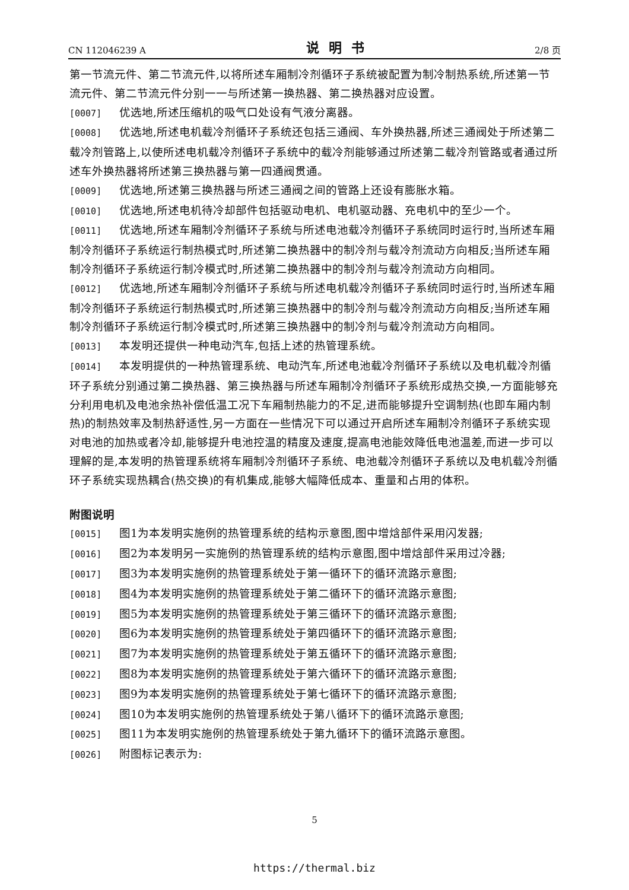CN 112046239 A 说明书 2/8 页
第一节流元件、第二节流元件,以将所述车厢制冷剂循环子系统被配置为制冷制热系统,所述第一节流元件、第二节流元件分别一一与所述第一换热器、第二换热器对应设置。
[0007] 优选地,所述压缩机的吸气口处设有气液分离器。
[0008] 优选地,所述电机载冷剂循环子系统还包括三通阀、车外换热器,所述三通阀处于所述第二载冷剂管路上,以使所述电机载冷剂循环子系统中的载冷剂能够通过所述第二载冷剂管路或者通过所述车外换热器将所述第三换热器与第一四通阀贯通。
[0009] 优选地,所述第三换热器与所述三通阀之间的管路上还设有膨胀水箱。
[0010] 优选地,所述电机待冷却部件包括驱动电机、电机驱动器、充电机中的至少一个。
[0011] 优选地,所述车厢制冷剂循环子系统与所述电池载冷剂循环子系统同时运行时,当所述车厢制冷剂循环子系统运行制热模式时,所述第二换热器中的制冷剂与载冷剂流动方向相反;当所述车厢制冷剂循环子系统运行制冷模式时,所述第二换热器中的制冷剂与载冷剂流动方向相同。
[0012] 优选地,所述车厢制冷剂循环子系统与所述电机载冷剂循环子系统同时运行时,当所述车厢制冷剂循环子系统运行制热模式时,所述第三换热器中的制冷剂与载冷剂流动方向相反;当所述车厢制冷剂循环子系统运行制冷模式时,所述第三换热器中的制冷剂与载冷剂流动方向相同。
[0013] 本发明还提供一种电动汽车,包括上述的热管理系统。
[0014] 本发明提供的一种热管理系统、电动汽车,所述电池载冷剂循环子系统以及电机载冷剂循环子系统分别通过第二换热器、第三换热器与所述车厢制冷剂循环子系统形成热交换,一方面能够充分利用电机及电池余热补偿低温工况下车厢制热能力的不足,进而能够提升空调制热(也即车厢内制热)的制热效率及制热舒适性,另一方面在一些情况下可以通过开启所述车厢制冷剂循环子系统实现对电池的加热或者冷却,能够提升电池控温的精度及速度,提高电池能效降低电池温差,而进一步可以理解的是,本发明的热管理系统将车厢制冷剂循环子系统、电池载冷剂循环子系统以及电机载冷剂循环子系统实现热耦合(热交换)的有机集成,能够大幅降低成本、重量和占用的体积。
附图说明
[0015] 图1为本发明实施例的热管理系统的结构示意图,图中增焓部件采用闪发器;
[0016] 图2为本发明另一实施例的热管理系统的结构示意图,图中增焓部件采用过冷器;
[0017] 图3为本发明实施例的热管理系统处于第一循环下的循环流路示意图;
[0018] 图4为本发明实施例的热管理系统处于第二循环下的循环流路示意图;
[0019] 图5为本发明实施例的热管理系统处于第三循环下的循环流路示意图;
[0020] 图6为本发明实施例的热管理系统处于第四循环下的循环流路示意图;
[0021] 图7为本发明实施例的热管理系统处于第五循环下的循环流路示意图;
[0022] 图8为本发明实施例的热管理系统处于第六循环下的循环流路示意图;
[0023] 图9为本发明实施例的热管理系统处于第七循环下的循环流路示意图;
[0024] 图10为本发明实施例的热管理系统处于第八循环下的循环流路示意图;
[0025] 图11为本发明实施例的热管理系统处于第九循环下的循环流路示意图。
[0026] 附图标记表示为:
5
https://thermal.biz